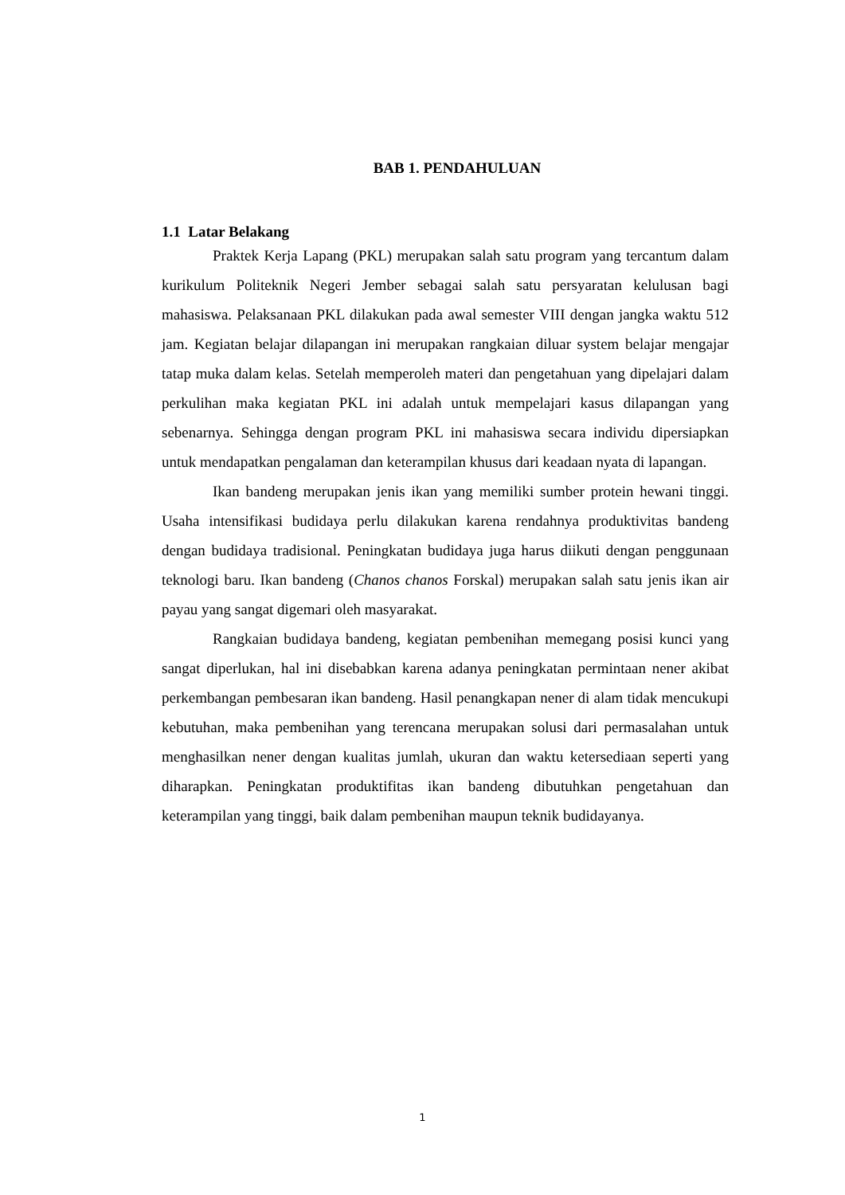BAB 1. PENDAHULUAN
1.1 Latar Belakang
Praktek Kerja Lapang (PKL) merupakan salah satu program yang tercantum dalam kurikulum Politeknik Negeri Jember sebagai salah satu persyaratan kelulusan bagi mahasiswa. Pelaksanaan PKL dilakukan pada awal semester VIII dengan jangka waktu 512 jam. Kegiatan belajar dilapangan ini merupakan rangkaian diluar system belajar mengajar tatap muka dalam kelas. Setelah memperoleh materi dan pengetahuan yang dipelajari dalam perkulihan maka kegiatan PKL ini adalah untuk mempelajari kasus dilapangan yang sebenarnya. Sehingga dengan program PKL ini mahasiswa secara individu dipersiapkan untuk mendapatkan pengalaman dan keterampilan khusus dari keadaan nyata di lapangan.
Ikan bandeng merupakan jenis ikan yang memiliki sumber protein hewani tinggi. Usaha intensifikasi budidaya perlu dilakukan karena rendahnya produktivitas bandeng dengan budidaya tradisional. Peningkatan budidaya juga harus diikuti dengan penggunaan teknologi baru. Ikan bandeng (Chanos chanos Forskal) merupakan salah satu jenis ikan air payau yang sangat digemari oleh masyarakat.
Rangkaian budidaya bandeng, kegiatan pembenihan memegang posisi kunci yang sangat diperlukan, hal ini disebabkan karena adanya peningkatan permintaan nener akibat perkembangan pembesaran ikan bandeng. Hasil penangkapan nener di alam tidak mencukupi kebutuhan, maka pembenihan yang terencana merupakan solusi dari permasalahan untuk menghasilkan nener dengan kualitas jumlah, ukuran dan waktu ketersediaan seperti yang diharapkan. Peningkatan produktifitas ikan bandeng dibutuhkan pengetahuan dan keterampilan yang tinggi, baik dalam pembenihan maupun teknik budidayanya.
1